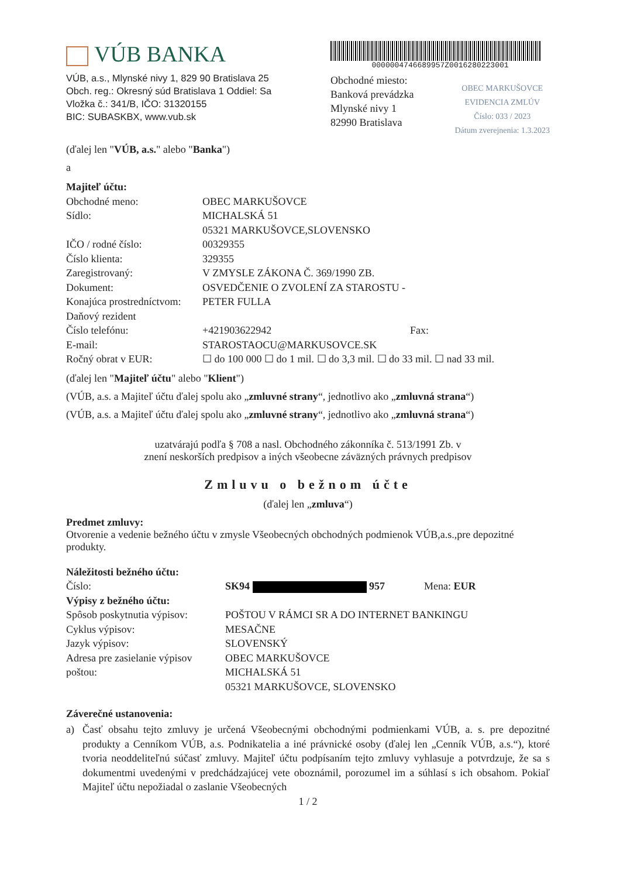VÚB BANKA
VÚB, a.s., Mlynské nivy 1, 829 90 Bratislava 25
Obch. reg.: Okresný súd Bratislava 1 Oddiel: Sa
Vložka č.: 341/B, IČO: 31320155
BIC: SUBASKBX, www.vub.sk
000000474668995​7Z001628022300​1
Obchodné miesto:
Banková prevádzka
Mlynské nivy 1
82990 Bratislava
OBEC MARKUŠOVCE
EVIDENCIA ZMLÚV
Číslo: 033 / 2023
Dátum zverejnenia: 1.3.2023
(ďalej len "VÚB, a.s." alebo "Banka")
a
| Majiteľ účtu: | | |
| Obchodné meno: | OBEC MARKUŠOVCE | |
| Sídlo: | MICHALSKÁ 51 05321 MARKUŠOVCE,SLOVENSKO | |
| IČO / rodné číslo: | 00329355 | |
| Číslo klienta: | 329355 | |
| Zaregistrovaný: | V ZMYSLE ZÁKONA Č. 369/1990 ZB. | |
| Dokument: | OSVEDČENIE O ZVOLENÍ ZA STAROSTU - | |
| Konajúca prostredníctvom: | PETER FULLA | |
| Daňový rezident | | |
| Číslo telefónu: | +421903622942 | Fax: |
| E-mail: | STAROSTAOCU@MARKUSOVCE.SK | |
| Ročný obrat v EUR: | ☐ do 100 000 ☐ do 1 mil. ☐ do 3,3 mil. ☐ do 33 mil. ☐ nad 33 mil. | |
(ďalej len "Majiteľ účtu" alebo "Klient")
(VÚB, a.s. a Majiteľ účtu ďalej spolu ako „zmluvné strany“, jednotlivo ako „zmluvná strana“)
(VÚB, a.s. a Majiteľ účtu ďalej spolu ako „zmluvné strany“, jednotlivo ako „zmluvná strana“)
uzatvárajú podľa § 708 a nasl. Obchodného zákonníka č. 513/1991 Zb. v
znení neskorších predpisov a iných všeobecne záväzných právnych predpisov
Zmluvu o bežnom účte
(ďalej len „zmluva“)
Predmet zmluvy:
Otvorenie a vedenie bežného účtu v zmysle Všeobecných obchodných podmienok VÚB,a.s.,pre depozitné produkty.
| Náležitosti bežného účtu: | | |
| Číslo: | SK94 957 | Mena: EUR |
| Výpisy z bežného účtu: | | |
| Spôsob poskytnutia výpisov: | POŠTOU V RÁMCI SR A DO INTERNET BANKINGU | |
| Cyklus výpisov: | MESAČNE | |
| Jazyk výpisov: | SLOVENSKÝ | |
| Adresa pre zasielanie výpisov poštou: | OBEC MARKUŠOVCE MICHALSKÁ 51 05321 MARKUŠOVCE, SLOVENSKO | |
Záverečné ustanovenia:
a) Časť obsahu tejto zmluvy je určená Všeobecnými obchodnými podmienkami VÚB, a. s. pre depozitné produkty a Cenníkom VÚB, a.s. Podnikatelia a iné právnické osoby (ďalej len „Cenník VÚB, a.s.“), ktoré tvoria neoddeliteľnú súčasť zmluvy. Majiteľ účtu podpísaním tejto zmluvy vyhlasuje a potvrdzuje, že sa s dokumentmi uvedenými v predchádzajúcej vete oboznámil, porozumel im a súhlasí s ich obsahom. Pokiaľ Majiteľ účtu nepožiadal o zaslanie Všeobecných
1 / 2